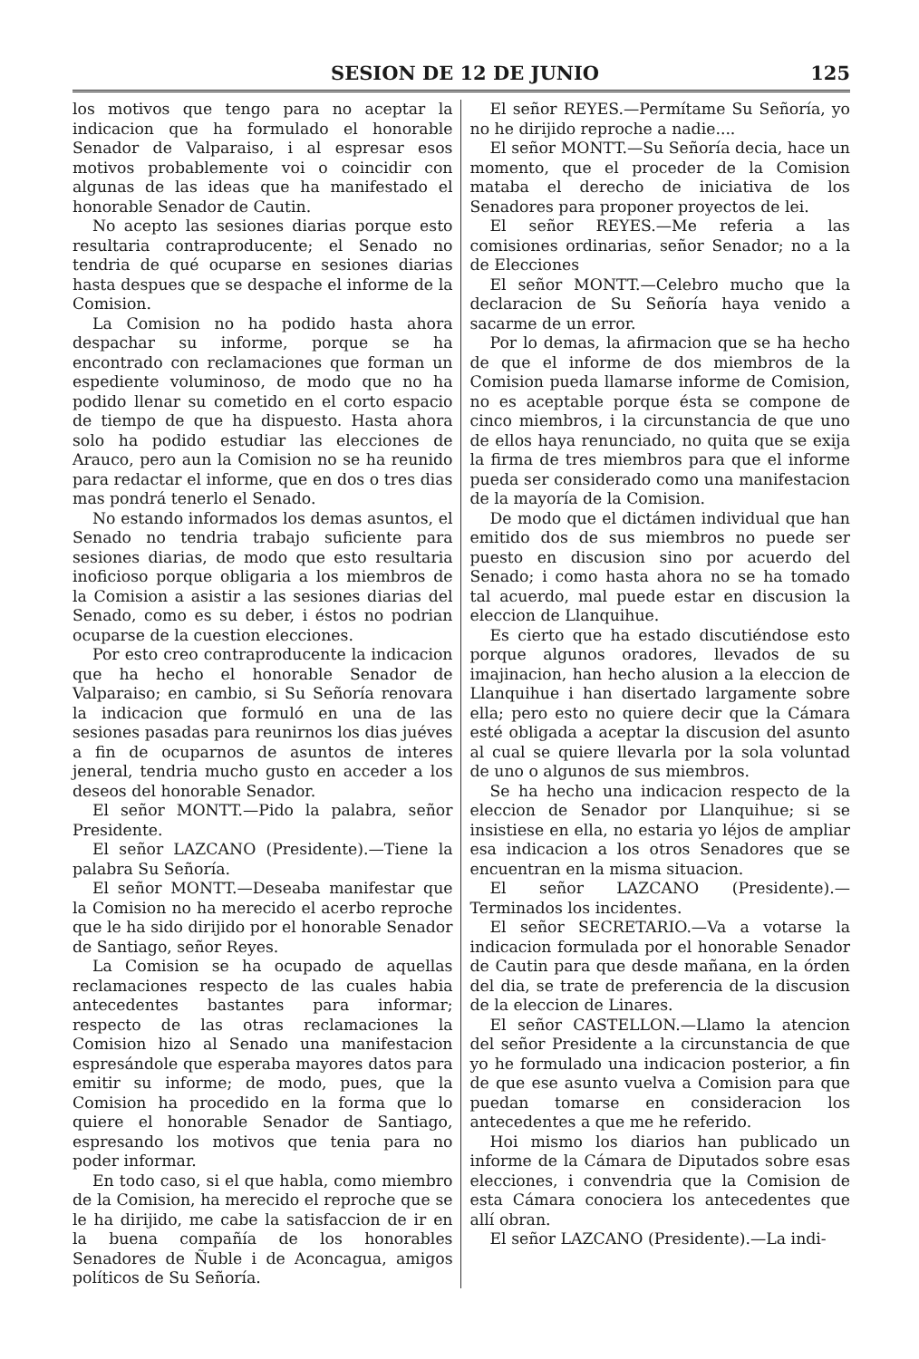SESION DE 12 DE JUNIO 125
los motivos que tengo para no aceptar la indicacion que ha formulado el honorable Senador de Valparaiso, i al espresar esos motivos probablemente voi o coincidir con algunas de las ideas que ha manifestado el honorable Senador de Cautin.
No acepto las sesiones diarias porque esto resultaria contraproducente; el Senado no tendria de qué ocuparse en sesiones diarias hasta despues que se despache el informe de la Comision.
La Comision no ha podido hasta ahora despachar su informe, porque se ha encontrado con reclamaciones que forman un espediente voluminoso, de modo que no ha podido llenar su cometido en el corto espacio de tiempo de que ha dispuesto. Hasta ahora solo ha podido estudiar las elecciones de Arauco, pero aun la Comision no se ha reunido para redactar el informe, que en dos o tres dias mas pondrá tenerlo el Senado.
No estando informados los demas asuntos, el Senado no tendria trabajo suficiente para sesiones diarias, de modo que esto resultaria inoficioso porque obligaria a los miembros de la Comision a asistir a las sesiones diarias del Senado, como es su deber, i éstos no podrian ocuparse de la cuestion elecciones.
Por esto creo contraproducente la indicacion que ha hecho el honorable Senador de Valparaiso; en cambio, si Su Señoría renovara la indicacion que formuló en una de las sesiones pasadas para reunirnos los dias juéves a fin de ocuparnos de asuntos de interes jeneral, tendria mucho gusto en acceder a los deseos del honorable Senador.
El señor MONTT.—Pido la palabra, señor Presidente.
El señor LAZCANO (Presidente).—Tiene la palabra Su Señoría.
El señor MONTT.—Deseaba manifestar que la Comision no ha merecido el acerbo reproche que le ha sido dirijido por el honorable Senador de Santiago, señor Reyes.
La Comision se ha ocupado de aquellas reclamaciones respecto de las cuales habia antecedentes bastantes para informar; respecto de las otras reclamaciones la Comision hizo al Senado una manifestacion espresándole que esperaba mayores datos para emitir su informe; de modo, pues, que la Comision ha procedido en la forma que lo quiere el honorable Senador de Santiago, espresando los motivos que tenia para no poder informar.
En todo caso, si el que habla, como miembro de la Comision, ha merecido el reproche que se le ha dirijido, me cabe la satisfaccion de ir en la buena compañía de los honorables Senadores de Ñuble i de Aconcagua, amigos políticos de Su Señoría.
El señor REYES.—Permítame Su Señoría, yo no he dirijido reproche a nadie....
El señor MONTT.—Su Señoría decia, hace un momento, que el proceder de la Comision mataba el derecho de iniciativa de los Senadores para proponer proyectos de lei.
El señor REYES.—Me referia a las comisiones ordinarias, señor Senador; no a la de Elecciones
El señor MONTT.—Celebro mucho que la declaracion de Su Señoría haya venido a sacarme de un error.
Por lo demas, la afirmacion que se ha hecho de que el informe de dos miembros de la Comision pueda llamarse informe de Comision, no es aceptable porque ésta se compone de cinco miembros, i la circunstancia de que uno de ellos haya renunciado, no quita que se exija la firma de tres miembros para que el informe pueda ser considerado como una manifestacion de la mayoría de la Comision.
De modo que el dictámen individual que han emitido dos de sus miembros no puede ser puesto en discusion sino por acuerdo del Senado; i como hasta ahora no se ha tomado tal acuerdo, mal puede estar en discusion la eleccion de Llanquihue.
Es cierto que ha estado discutiéndose esto porque algunos oradores, llevados de su imajinacion, han hecho alusion a la eleccion de Llanquihue i han disertado largamente sobre ella; pero esto no quiere decir que la Cámara esté obligada a aceptar la discusion del asunto al cual se quiere llevarla por la sola voluntad de uno o algunos de sus miembros.
Se ha hecho una indicacion respecto de la eleccion de Senador por Llanquihue; si se insistiese en ella, no estaria yo léjos de ampliar esa indicacion a los otros Senadores que se encuentran en la misma situacion.
El señor LAZCANO (Presidente).—Terminados los incidentes.
El señor SECRETARIO.—Va a votarse la indicacion formulada por el honorable Senador de Cautin para que desde mañana, en la órden del dia, se trate de preferencia de la discusion de la eleccion de Linares.
El señor CASTELLON.—Llamo la atencion del señor Presidente a la circunstancia de que yo he formulado una indicacion posterior, a fin de que ese asunto vuelva a Comision para que puedan tomarse en consideracion los antecedentes a que me he referido.
Hoi mismo los diarios han publicado un informe de la Cámara de Diputados sobre esas elecciones, i convendria que la Comision de esta Cámara conociera los antecedentes que allí obran.
El señor LAZCANO (Presidente).—La indi-